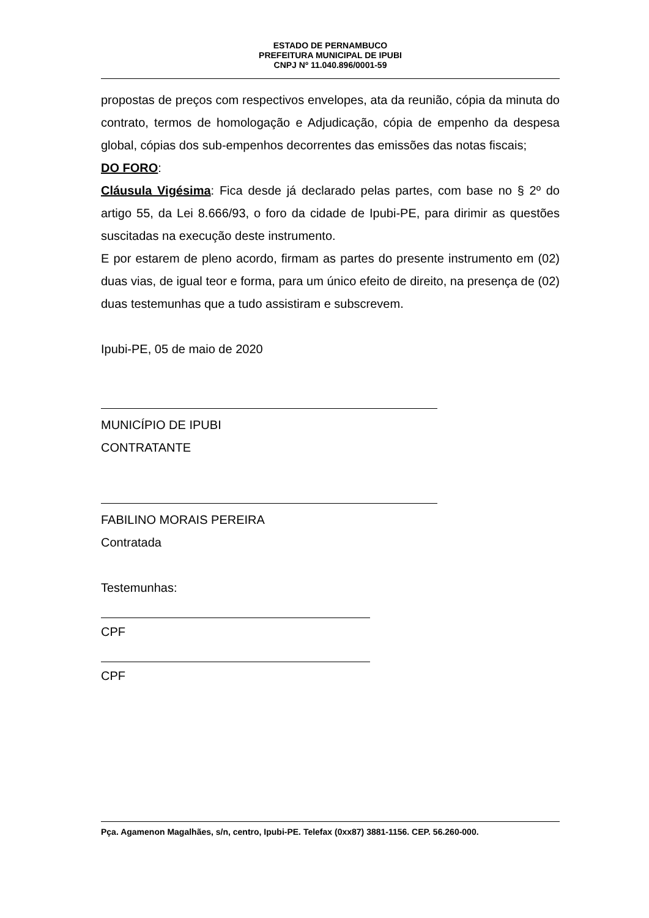ESTADO DE PERNAMBUCO
PREFEITURA MUNICIPAL DE IPUBI
CNPJ Nº 11.040.896/0001-59
propostas de preços com respectivos envelopes, ata da reunião, cópia da minuta do contrato, termos de homologação e Adjudicação, cópia de empenho da despesa global, cópias dos sub-empenhos decorrentes das emissões das notas fiscais;
DO FORO:
Cláusula Vigésima: Fica desde já declarado pelas partes, com base no § 2º do artigo 55, da Lei 8.666/93, o foro da cidade de Ipubi-PE, para dirimir as questões suscitadas na execução deste instrumento.
E por estarem de pleno acordo, firmam as partes do presente instrumento em (02) duas vias, de igual teor e forma, para um único efeito de direito, na presença de (02) duas testemunhas que a tudo assistiram e subscrevem.
Ipubi-PE, 05 de maio de 2020
MUNICÍPIO DE IPUBI
CONTRATANTE
FABILINO MORAIS PEREIRA
Contratada
Testemunhas:
CPF
CPF
Pça. Agamenon Magalhães, s/n, centro, Ipubi-PE. Telefax (0xx87) 3881-1156. CEP. 56.260-000.